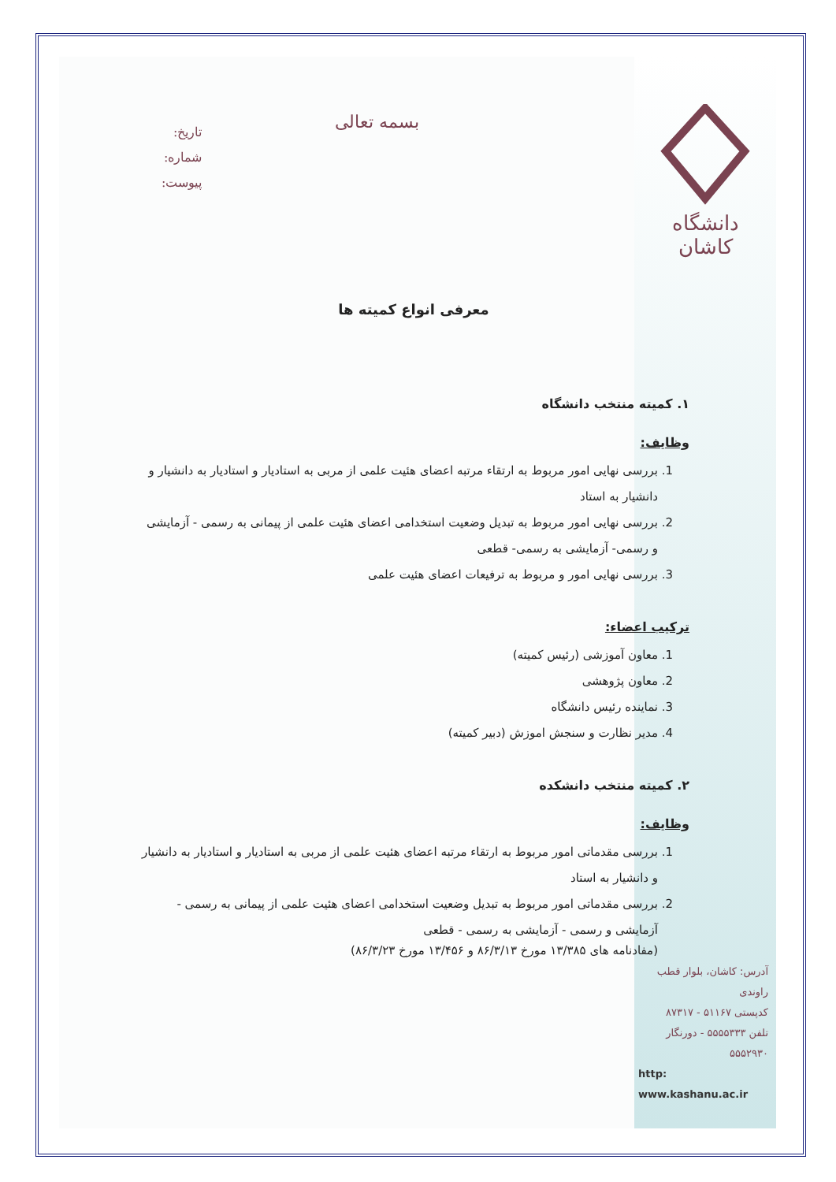دانشگاه کاشان
آدرس: کاشان، بلوار قطب راوندی
کدپستی ۵۱۱۶۷ - ۸۷۳۱۷
تلفن ۵۵۵۵۳۳۳ - دورنگار ۵۵۵۲۹۳۰
http: www.kashanu.ac.ir
بسمه تعالی
تاریخ:
شماره:
پیوست:
معرفی انواع کمیته ها
۱. کمیته منتخب دانشگاه
وظایف:
1. بررسی نهایی امور مربوط به ارتقاء مرتبه اعضای هئیت علمی از مربی به استادیار و استادیار به دانشیار و دانشیار به استاد
2. بررسی نهایی امور مربوط به تبدیل وضعیت استخدامی اعضای هئیت علمی از پیمانی به رسمی - آزمایشی و رسمی- آزمایشی به رسمی- قطعی
3. بررسی نهایی امور و مربوط به ترفیعات اعضای هئیت علمی
ترکیب اعضاء:
1. معاون آموزشی (رئیس کمیته)
2. معاون پژوهشی
3. نماینده رئیس دانشگاه
4. مدیر نظارت و سنجش اموزش (دبیر کمیته)
۲. کمیته منتخب دانشکده
وظایف:
1. بررسی مقدماتی امور مربوط به ارتقاء مرتبه اعضای هئیت علمی از مربی به استادیار و استادیار به دانشیار و دانشیار به استاد
2. بررسی مقدماتی امور مربوط به تبدیل وضعیت استخدامی اعضای هئیت علمی از پیمانی به رسمی - آزمایشی و رسمی - آزمایشی به رسمی - قطعی
(مفادنامه های ۱۳/۳۸۵ مورخ ۸۶/۳/۱۳ و ۱۳/۴۵۶ مورخ ۸۶/۳/۲۳)